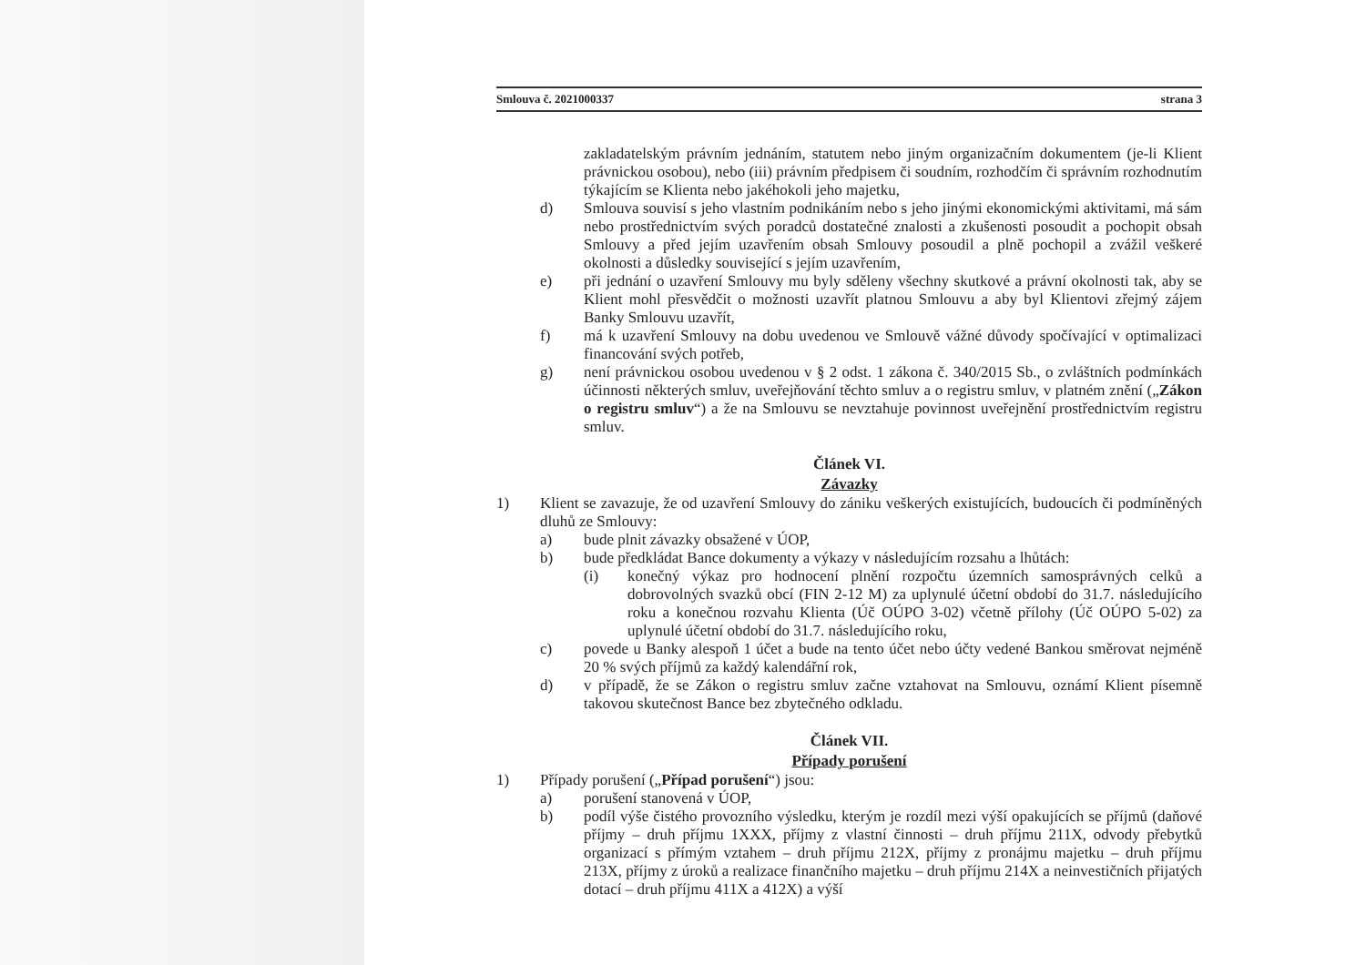Smlouva č. 2021000337 strana 3
zakladatelským právním jednáním, statutem nebo jiným organizačním dokumentem (je-li Klient právnickou osobou), nebo (iii) právním předpisem či soudním, rozhodčím či správním rozhodnutím týkajícím se Klienta nebo jakéhokoli jeho majetku,
d) Smlouva souvisí s jeho vlastním podnikáním nebo s jeho jinými ekonomickými aktivitami, má sám nebo prostřednictvím svých poradců dostatečné znalosti a zkušenosti posoudit a pochopit obsah Smlouvy a před jejím uzavřením obsah Smlouvy posoudil a plně pochopil a zvážil veškeré okolnosti a důsledky související s jejím uzavřením,
e) při jednání o uzavření Smlouvy mu byly sděleny všechny skutkové a právní okolnosti tak, aby se Klient mohl přesvědčit o možnosti uzavřít platnou Smlouvu a aby byl Klientovi zřejmý zájem Banky Smlouvu uzavřít,
f) má k uzavření Smlouvy na dobu uvedenou ve Smlouvě vážné důvody spočívající v optimalizaci financování svých potřeb,
g) není právnickou osobou uvedenou v § 2 odst. 1 zákona č. 340/2015 Sb., o zvláštních podmínkách účinnosti některých smluv, uveřejňování těchto smluv a o registru smluv, v platném znění („Zákon o registru smluv“) a že na Smlouvu se nevztahuje povinnost uveřejnění prostřednictvím registru smluv.
Článek VI.
Závazky
1) Klient se zavazuje, že od uzavření Smlouvy do zániku veškerých existujících, budoucích či podmíněných dluhů ze Smlouvy:
a) bude plnit závazky obsažené v ÚOP,
b) bude předkládat Bance dokumenty a výkazy v následujícím rozsahu a lhůtách:
(i) konečný výkaz pro hodnocení plnění rozpočtu územních samosprávných celků a dobrovolných svazků obcí (FIN 2-12 M) za uplynulé účetní období do 31.7. následujícího roku a konečnou rozvahu Klienta (Úč OÚPO 3-02) včetně přílohy (Úč OÚPO 5-02) za uplynulé účetní období do 31.7. následujícího roku,
c) povede u Banky alespoň 1 účet a bude na tento účet nebo účty vedené Bankou směrovat nejméně 20 % svých příjmů za každý kalendářní rok,
d) v případě, že se Zákon o registru smluv začne vztahovat na Smlouvu, oznámí Klient písemně takovou skutečnost Bance bez zbytečného odkladu.
Článek VII.
Případy porušení
1) Případy porušení („Případ porušení“) jsou:
a) porušení stanovená v ÚOP,
b) podíl výše čistého provozního výsledku, kterým je rozdíl mezi výší opakujících se příjmů (daňové příjmy – druh příjmu 1XXX, příjmy z vlastní činnosti – druh příjmu 211X, odvody přebytků organizací s přímým vztahem – druh příjmu 212X, příjmy z pronájmu majetku – druh příjmu 213X, příjmy z úroků a realizace finančního majetku – druh příjmu 214X a neinvestičních přijatých dotací – druh příjmu 411X a 412X) a výší